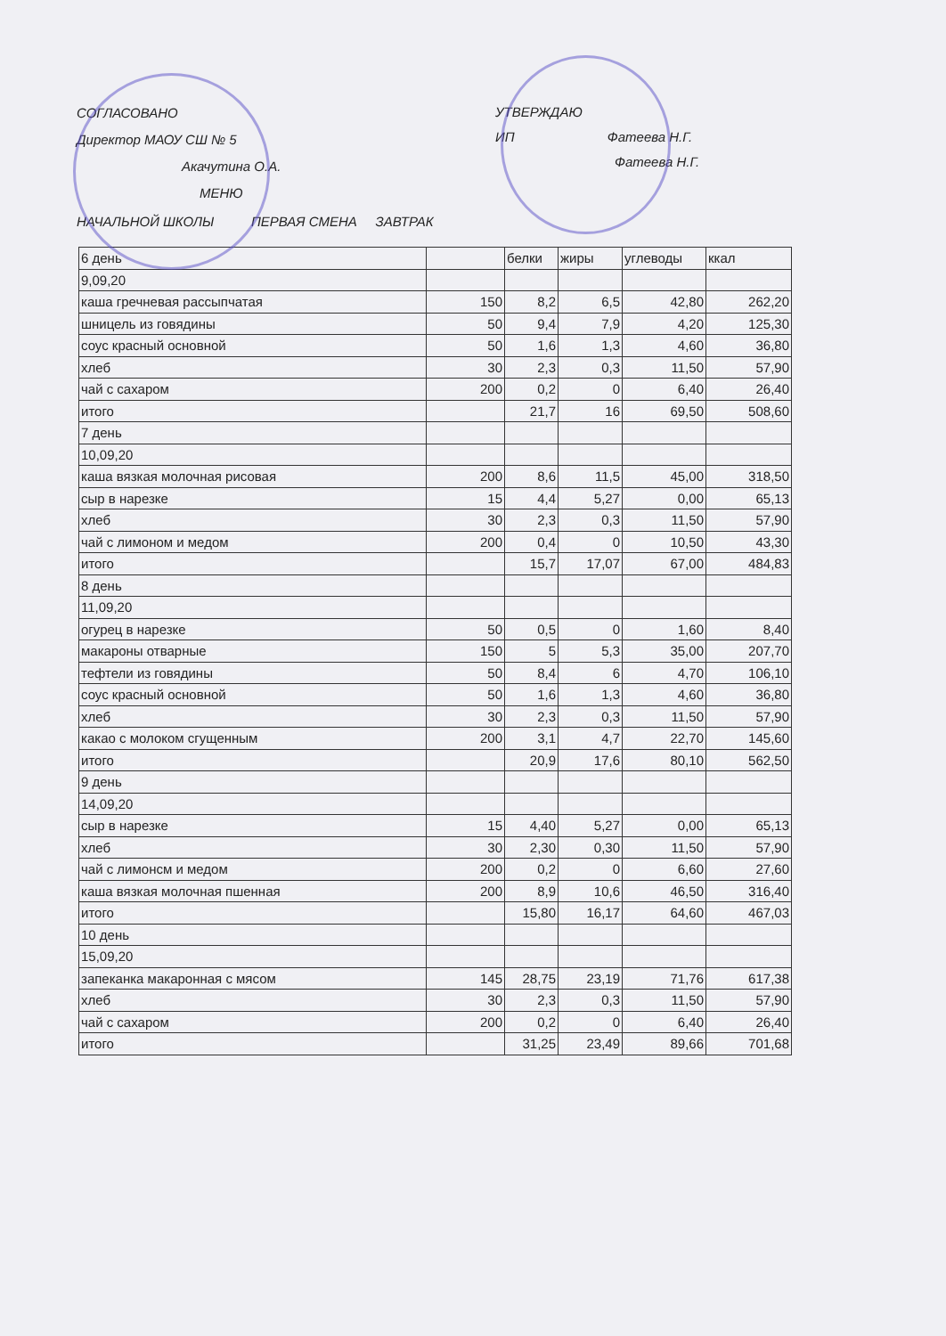СОГЛАСОВАНО
Директор МАОУ СШ № 5
Акачутина О.А.
МЕНЮ
УТВЕРЖДАЮ
ИП Фатеева Н.Г.
Фатеева Н.Г.
НАЧАЛЬНОЙ ШКОЛЫ ПЕРВАЯ СМЕНА ЗАВТРАК
| 6 день | | белки | жиры | углеводы | ккал |
| 9,09,20 | | | | | |
| каша гречневая рассыпчатая | 150 | 8,2 | 6,5 | 42,80 | 262,20 |
| шницель из говядины | 50 | 9,4 | 7,9 | 4,20 | 125,30 |
| соус красный основной | 50 | 1,6 | 1,3 | 4,60 | 36,80 |
| хлеб | 30 | 2,3 | 0,3 | 11,50 | 57,90 |
| чай с сахаром | 200 | 0,2 | 0 | 6,40 | 26,40 |
| итого | | 21,7 | 16 | 69,50 | 508,60 |
| 7 день | | | | | |
| 10,09,20 | | | | | |
| каша вязкая молочная рисовая | 200 | 8,6 | 11,5 | 45,00 | 318,50 |
| сыр в нарезке | 15 | 4,4 | 5,27 | 0,00 | 65,13 |
| хлеб | 30 | 2,3 | 0,3 | 11,50 | 57,90 |
| чай с лимоном и медом | 200 | 0,4 | 0 | 10,50 | 43,30 |
| итого | | 15,7 | 17,07 | 67,00 | 484,83 |
| 8 день | | | | | |
| 11,09,20 | | | | | |
| огурец в нарезке | 50 | 0,5 | 0 | 1,60 | 8,40 |
| макароны отварные | 150 | 5 | 5,3 | 35,00 | 207,70 |
| тефтели из говядины | 50 | 8,4 | 6 | 4,70 | 106,10 |
| соус красный основной | 50 | 1,6 | 1,3 | 4,60 | 36,80 |
| хлеб | 30 | 2,3 | 0,3 | 11,50 | 57,90 |
| какао с молоком сгущенным | 200 | 3,1 | 4,7 | 22,70 | 145,60 |
| итого | | 20,9 | 17,6 | 80,10 | 562,50 |
| 9 день | | | | | |
| 14,09,20 | | | | | |
| сыр в нарезке | 15 | 4,40 | 5,27 | 0,00 | 65,13 |
| хлеб | 30 | 2,30 | 0,30 | 11,50 | 57,90 |
| чай с лимонсм и медом | 200 | 0,2 | 0 | 6,60 | 27,60 |
| каша вязкая молочная пшенная | 200 | 8,9 | 10,6 | 46,50 | 316,40 |
| итого | | 15,80 | 16,17 | 64,60 | 467,03 |
| 10 день | | | | | |
| 15,09,20 | | | | | |
| запеканка макаронная с мясом | 145 | 28,75 | 23,19 | 71,76 | 617,38 |
| хлеб | 30 | 2,3 | 0,3 | 11,50 | 57,90 |
| чай с сахаром | 200 | 0,2 | 0 | 6,40 | 26,40 |
| итого | | 31,25 | 23,49 | 89,66 | 701,68 |